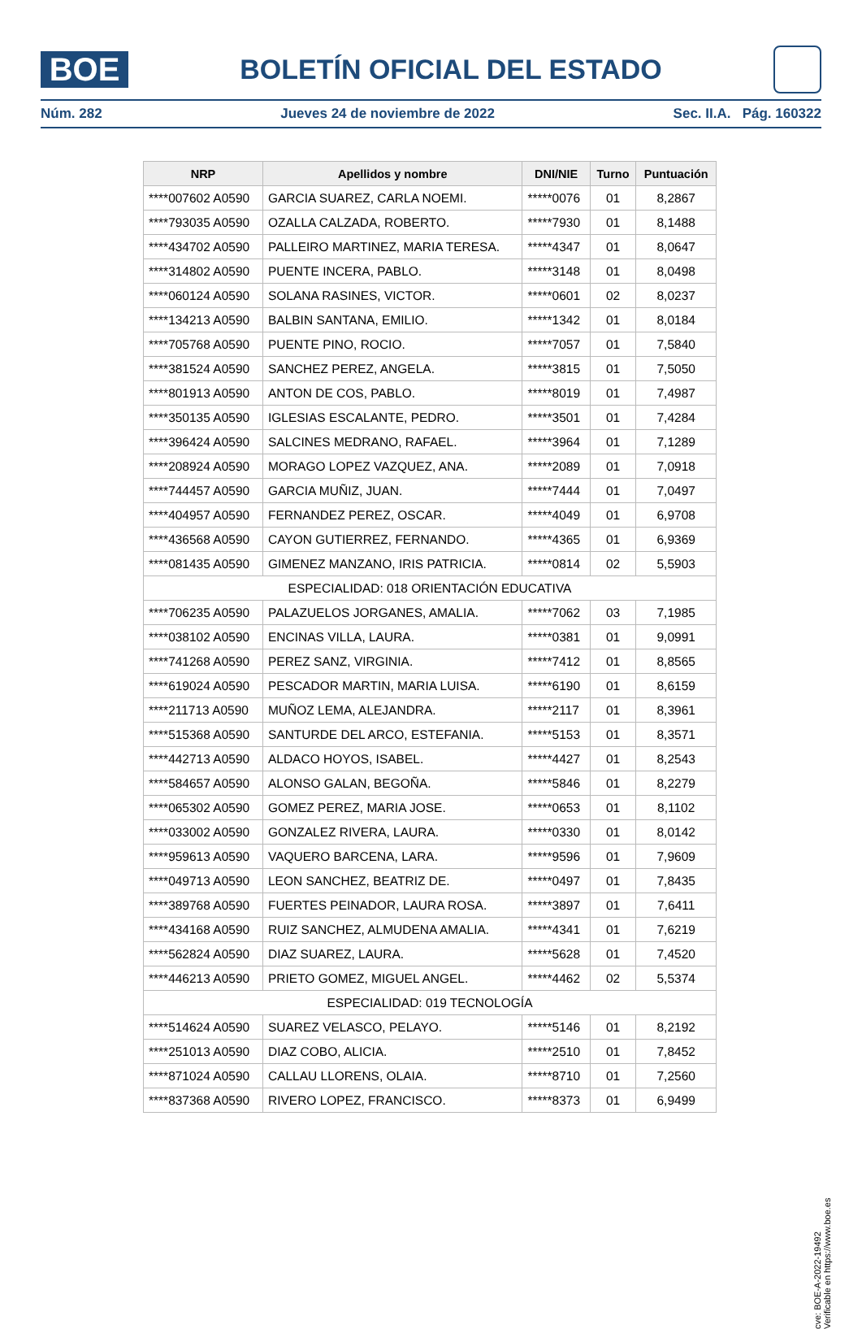BOE
BOLETÍN OFICIAL DEL ESTADO
Núm. 282 Jueves 24 de noviembre de 2022 Sec. II.A. Pág. 160322
| NRP | Apellidos y nombre | DNI/NIE | Turno | Puntuación |
| --- | --- | --- | --- | --- |
| ****007602 A0590 | GARCIA SUAREZ, CARLA NOEMI. | *****0076 | 01 | 8,2867 |
| ****793035 A0590 | OZALLA CALZADA, ROBERTO. | *****7930 | 01 | 8,1488 |
| ****434702 A0590 | PALLEIRO MARTINEZ, MARIA TERESA. | *****4347 | 01 | 8,0647 |
| ****314802 A0590 | PUENTE INCERA, PABLO. | *****3148 | 01 | 8,0498 |
| ****060124 A0590 | SOLANA RASINES, VICTOR. | *****0601 | 02 | 8,0237 |
| ****134213 A0590 | BALBIN SANTANA, EMILIO. | *****1342 | 01 | 8,0184 |
| ****705768 A0590 | PUENTE PINO, ROCIO. | *****7057 | 01 | 7,5840 |
| ****381524 A0590 | SANCHEZ PEREZ, ANGELA. | *****3815 | 01 | 7,5050 |
| ****801913 A0590 | ANTON DE COS, PABLO. | *****8019 | 01 | 7,4987 |
| ****350135 A0590 | IGLESIAS ESCALANTE, PEDRO. | *****3501 | 01 | 7,4284 |
| ****396424 A0590 | SALCINES MEDRANO, RAFAEL. | *****3964 | 01 | 7,1289 |
| ****208924 A0590 | MORAGO LOPEZ VAZQUEZ, ANA. | *****2089 | 01 | 7,0918 |
| ****744457 A0590 | GARCIA MUÑIZ, JUAN. | *****7444 | 01 | 7,0497 |
| ****404957 A0590 | FERNANDEZ PEREZ, OSCAR. | *****4049 | 01 | 6,9708 |
| ****436568 A0590 | CAYON GUTIERREZ, FERNANDO. | *****4365 | 01 | 6,9369 |
| ****081435 A0590 | GIMENEZ MANZANO, IRIS PATRICIA. | *****0814 | 02 | 5,5903 |
| ESPECIALIDAD: 018 ORIENTACIÓN EDUCATIVA | | | | |
| ****706235 A0590 | PALAZUELOS JORGANES, AMALIA. | *****7062 | 03 | 7,1985 |
| ****038102 A0590 | ENCINAS VILLA, LAURA. | *****0381 | 01 | 9,0991 |
| ****741268 A0590 | PEREZ SANZ, VIRGINIA. | *****7412 | 01 | 8,8565 |
| ****619024 A0590 | PESCADOR MARTIN, MARIA LUISA. | *****6190 | 01 | 8,6159 |
| ****211713 A0590 | MUÑOZ LEMA, ALEJANDRA. | *****2117 | 01 | 8,3961 |
| ****515368 A0590 | SANTURDE DEL ARCO, ESTEFANIA. | *****5153 | 01 | 8,3571 |
| ****442713 A0590 | ALDACO HOYOS, ISABEL. | *****4427 | 01 | 8,2543 |
| ****584657 A0590 | ALONSO GALAN, BEGOÑA. | *****5846 | 01 | 8,2279 |
| ****065302 A0590 | GOMEZ PEREZ, MARIA JOSE. | *****0653 | 01 | 8,1102 |
| ****033002 A0590 | GONZALEZ RIVERA, LAURA. | *****0330 | 01 | 8,0142 |
| ****959613 A0590 | VAQUERO BARCENA, LARA. | *****9596 | 01 | 7,9609 |
| ****049713 A0590 | LEON SANCHEZ, BEATRIZ DE. | *****0497 | 01 | 7,8435 |
| ****389768 A0590 | FUERTES PEINADOR, LAURA ROSA. | *****3897 | 01 | 7,6411 |
| ****434168 A0590 | RUIZ SANCHEZ, ALMUDENA AMALIA. | *****4341 | 01 | 7,6219 |
| ****562824 A0590 | DIAZ SUAREZ, LAURA. | *****5628 | 01 | 7,4520 |
| ****446213 A0590 | PRIETO GOMEZ, MIGUEL ANGEL. | *****4462 | 02 | 5,5374 |
| ESPECIALIDAD: 019 TECNOLOGÍA | | | | |
| ****514624 A0590 | SUAREZ VELASCO, PELAYO. | *****5146 | 01 | 8,2192 |
| ****251013 A0590 | DIAZ COBO, ALICIA. | *****2510 | 01 | 7,8452 |
| ****871024 A0590 | CALLAU LLORENS, OLAIA. | *****8710 | 01 | 7,2560 |
| ****837368 A0590 | RIVERO LOPEZ, FRANCISCO. | *****8373 | 01 | 6,9499 |
cve: BOE-A-2022-19492
Verificable en https://www.boe.es